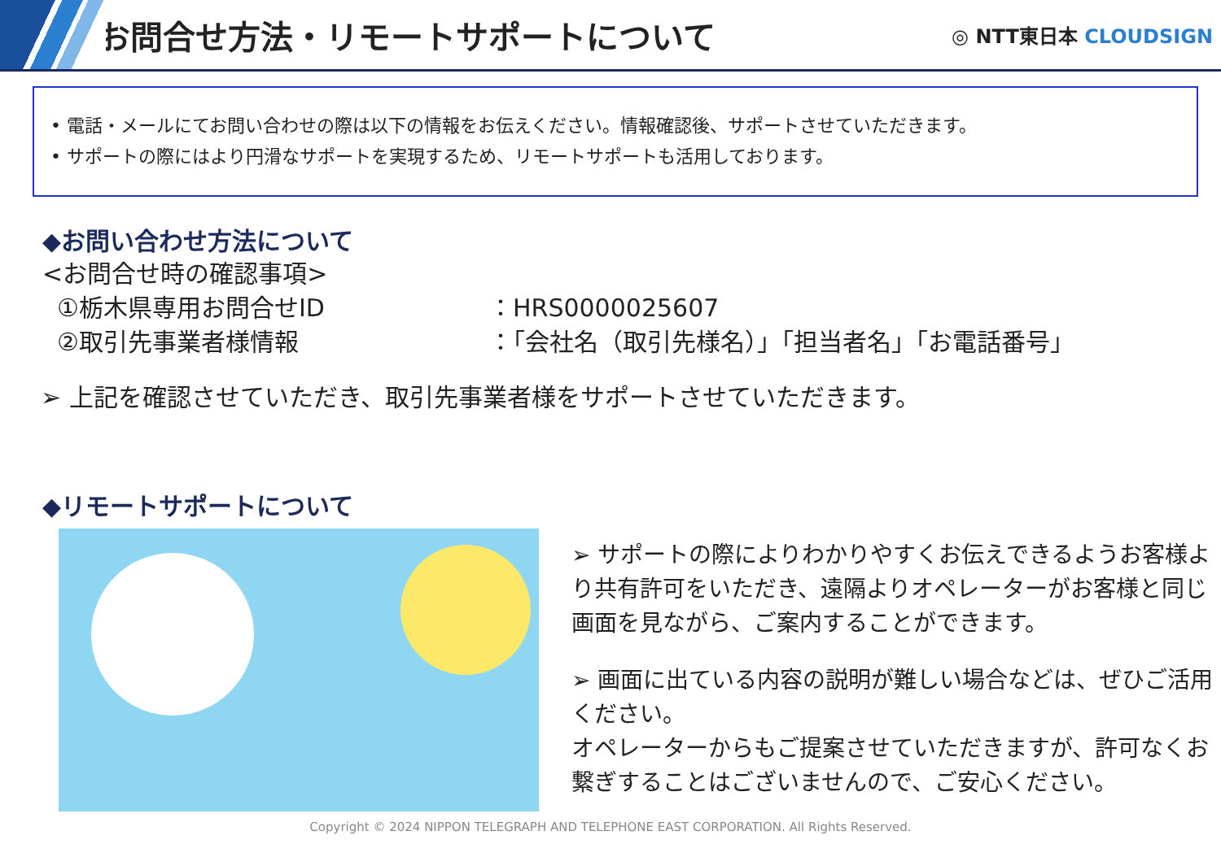お問合せ方法・リモートサポートについて
◎ NTT東日本 CLOUDSIGN
• 電話・メールにてお問い合わせの際は以下の情報をお伝えください。情報確認後、サポートさせていただきます。
• サポートの際にはより円滑なサポートを実現するため、リモートサポートも活用しております。
◆お問い合わせ方法について
<お問合せ時の確認事項>
①栃木県専用お問合せID ：HRS0000025607
②取引先事業者様情報 ：「会社名（取引先様名）」「担当者名」「お電話番号」
➢ 上記を確認させていただき、取引先事業者様をサポートさせていただきます。
◆リモートサポートについて
➢ サポートの際によりわかりやすくお伝えできるようお客様より共有許可をいただき、遠隔よりオペレーターがお客様と同じ画面を見ながら、ご案内することができます。
➢ 画面に出ている内容の説明が難しい場合などは、ぜひご活用ください。
オペレーターからもご提案させていただきますが、許可なくお繋ぎすることはございませんので、ご安心ください。
Copyright © 2024 NIPPON TELEGRAPH AND TELEPHONE EAST CORPORATION. All Rights Reserved.